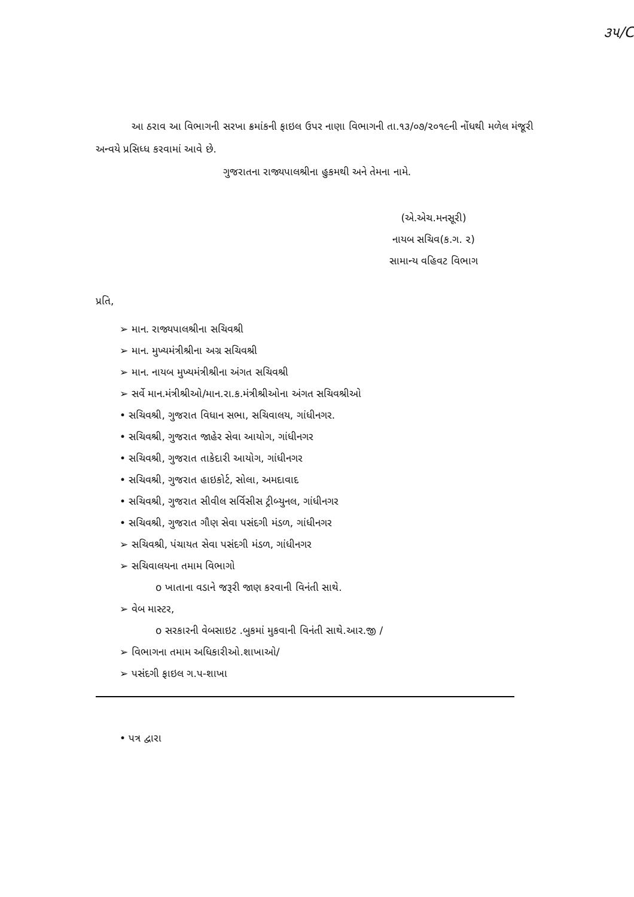૩૫/C
આ ઠરાવ આ વિભાગની સરખા ક્રમાંકની ફાઇલ ઉપર નાણા વિભાગની તા.૧૩/૦૭/૨૦૧૯ની નોંધથી મળેલ મંજૂરી અન્વયે પ્રસિધ્ધ કરવામાં આવે છે.
ગુજરાતના રાજ્યપાલશ્રીના હુકમથી અને તેમના નામે.
(એ.એચ.મનસૂરી)
નાયબ સચિવ(ક.ગ. ૨)
સામાન્ય વહિવટ વિભાગ
પ્રતિ,
➢ માન. રાજ્યપાલશ્રીના સચિવશ્રી
➢ માન. મુખ્યમંત્રીશ્રીના અગ્ર સચિવશ્રી
➢ માન. નાયબ મુખ્યમંત્રીશ્રીના અંગત સચિવશ્રી
➢ સર્વે માન.મંત્રીશ્રીઓ/માન.રા.ક.મંત્રીશ્રીઓના અંગત સચિવશ્રીઓ
• સચિવશ્રી, ગુજરાત વિધાન સભા, સચિવાલય, ગાંધીનગર.
• સચિવશ્રી, ગુજરાત જાહેર સેવા આયોગ, ગાંધીનગર
• સચિવશ્રી, ગુજરાત તાકેદારી આયોગ, ગાંધીનગર
• સચિવશ્રી, ગુજરાત હાઇકોર્ટ, સોલા, અમદાવાદ
• સચિવશ્રી, ગુજરાત સીવીલ સર્વિસીસ ટ્રીબ્યુનલ, ગાંધીનગર
• સચિવશ્રી, ગુજરાત ગૌણ સેવા પસંદગી મંડળ, ગાંધીનગર
➢ સચિવશ્રી, પંચાયત સેવા પસંદગી મંડળ, ગાંધીનગર
➢ સચિવાલયના તમામ વિભાગો
o ખાતાના વડાને જરૂરી જાણ કરવાની વિનંતી સાથે.
➢ વેબ માસ્ટર,
o સરકારની વેબસાઇટ .બુકમાં મુકવાની વિનંતી સાથે.આર.જી /
➢ વિભાગના તમામ અધિકારીઓ.શાખાઓ/
➢ પસંદગી ફાઇલ ગ.પ-શાખા
• પત્ર દ્વારા